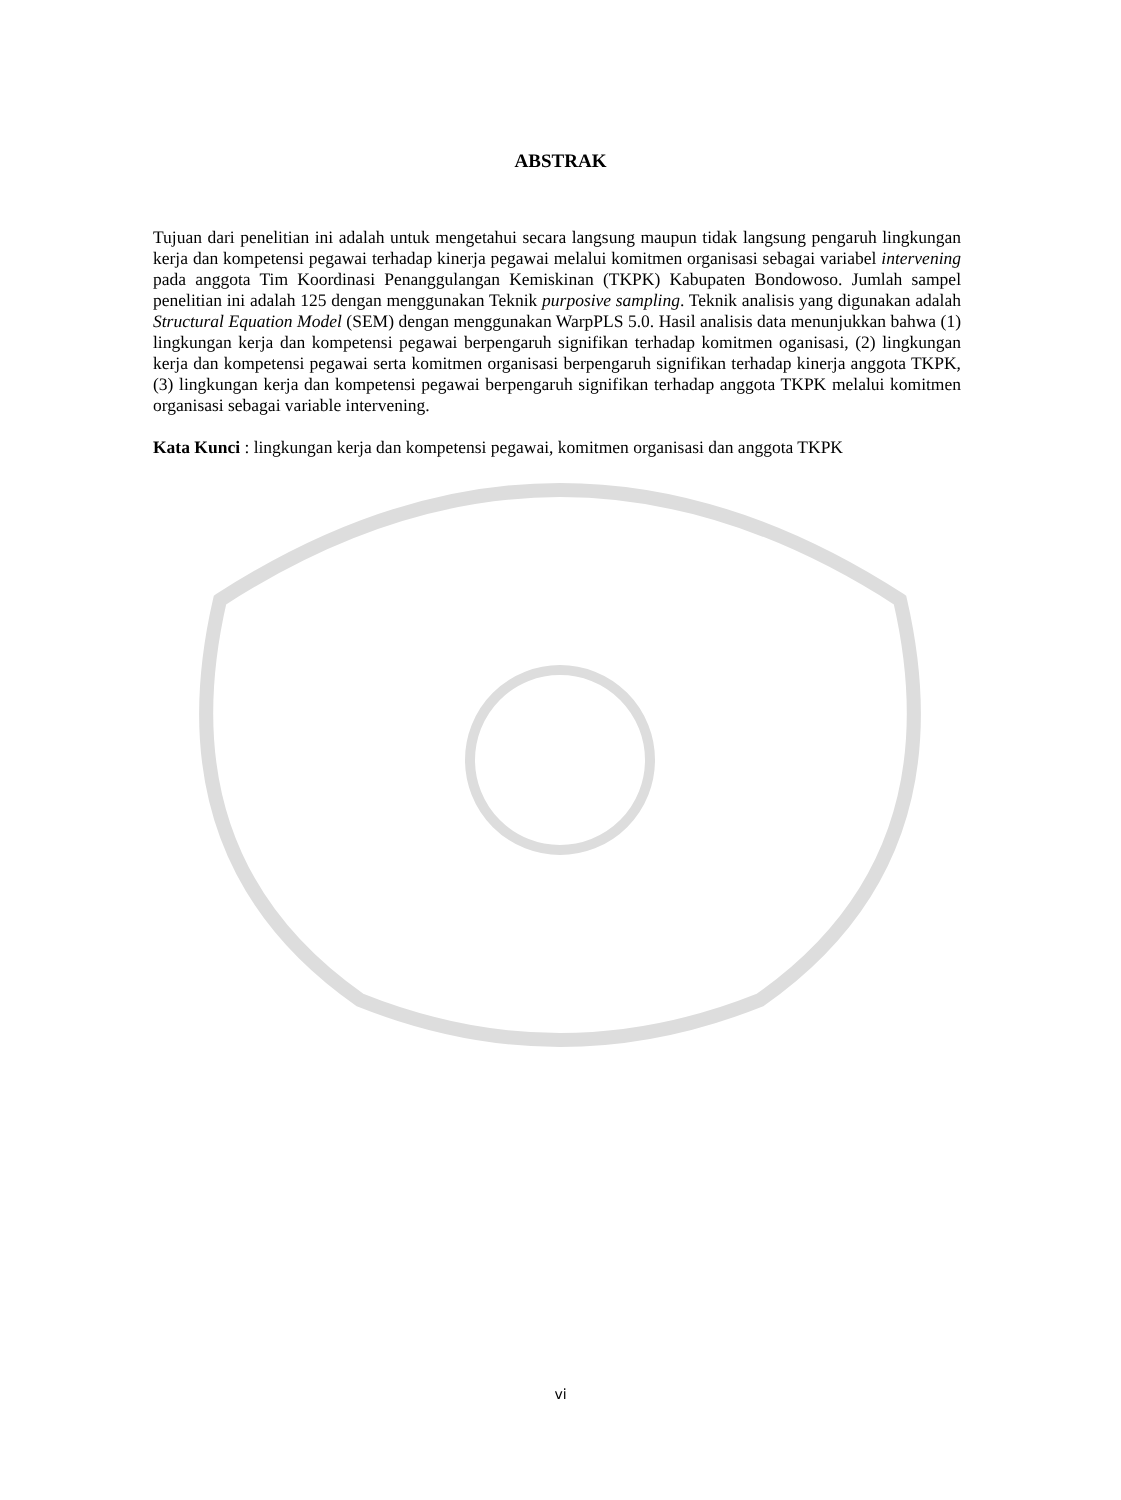ABSTRAK
Tujuan dari penelitian ini adalah untuk mengetahui secara langsung maupun tidak langsung pengaruh lingkungan kerja dan kompetensi pegawai terhadap kinerja pegawai melalui komitmen organisasi sebagai variabel intervening pada anggota Tim Koordinasi Penanggulangan Kemiskinan (TKPK) Kabupaten Bondowoso. Jumlah sampel penelitian ini adalah 125 dengan menggunakan Teknik purposive sampling. Teknik analisis yang digunakan adalah Structural Equation Model (SEM) dengan menggunakan WarpPLS 5.0. Hasil analisis data menunjukkan bahwa (1) lingkungan kerja dan kompetensi pegawai berpengaruh signifikan terhadap komitmen oganisasi, (2) lingkungan kerja dan kompetensi pegawai serta komitmen organisasi berpengaruh signifikan terhadap kinerja anggota TKPK, (3) lingkungan kerja dan kompetensi pegawai berpengaruh signifikan terhadap anggota TKPK melalui komitmen organisasi sebagai variable intervening.
Kata Kunci : lingkungan kerja dan kompetensi pegawai, komitmen organisasi dan anggota TKPK
vi